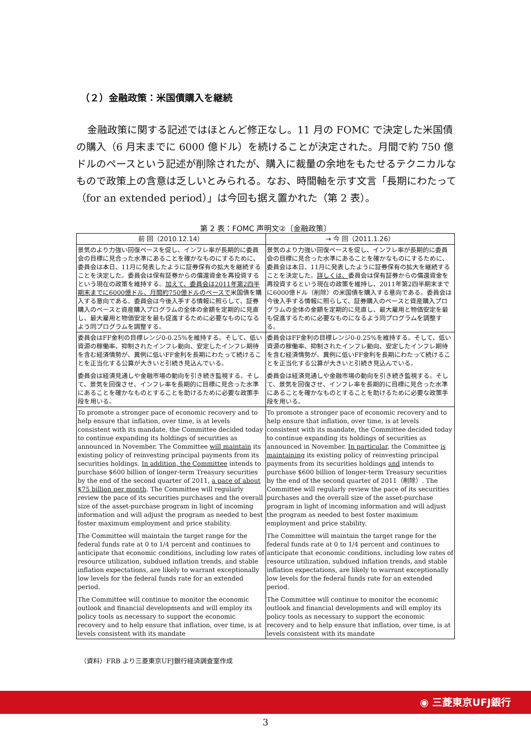（２）金融政策：米国債購入を継続
金融政策に関する記述ではほとんど修正なし。11 月の FOMC で決定した米国債の購入（6 月末までに 6000 億ドル）を続けることが決定された。月間で約 750 億ドルのペースという記述が削除されたが、購入に裁量の余地をもたせるテクニカルなもので政策上の含意は乏しいとみられる。なお、時間軸を示す文言「長期にわたって（for an extended period）」は今回も据え置かれた（第 2 表）。
第 2 表：FOMC 声明文②〔金融政策〕
| 前 回（2010.12.14） | → 今 回（2011.1.26） |
| --- | --- |
| 景気のより力強い回復ペースを促し、インフレ率が長期的に委員会の目標に見合った水準にあることを確かなものにするために、委員会は本日、11月に発表したように証券保有の拡大を継続することを決定した。委員会は保有証券からの償還資金を再投資するという現在の政策を維持する。 加えて、委員会は2011年第2四半期末までに6000億ドル、月間約750億ドルのペースで 米国債を購入する意向である。委員会は今後入手する情報に照らして、証券購入のペースと資産購入プログラムの全体の金額を定期的に見直し、最大雇用と物価安定を最も促進するために必要なものになるよう同プログラムを調整する。 | 景気のより力強い回復ペースを促し、インフレ率が長期的に委員会の目標に見合った水準にあることを確かなものにするために、委員会は本日、11月に発表したように証券保有の拡大を継続することを決定した。 詳しくは、 委員会は保有証券からの償還資金を再投資するという現在の政策を維持し、2011年第2四半期末までに6000億ドル（削除）の米国債を購入する意向である。委員会は今後入手する情報に照らして、証券購入のペースと資産購入プログラムの全体の金額を定期的に見直し、最大雇用と物価安定を最も促進するために必要なものになるよう同プログラムを調整する。 |
| 委員会はFF金利の目標レンジ0-0.25%を維持する。そして、低い資源の稼働率、抑制されたインフレ動向、安定したインフレ期待を含む経済情勢が、異例に低いFF金利を長期にわたって続けることを正当化する公算が大きいと引続き見込んでいる。 委員会は経済見通しや金融市場の動向を引き続き監視する。そして、景気を回復させ、インフレ率を長期的に目標に見合った水準にあることを確かなものとすることを助けるために必要な政策手段を用いる。 | 委員会はFF金利の目標レンジ0-0.25%を維持する。そして、低い資源の稼働率、抑制されたインフレ動向、安定したインフレ期待を含む経済情勢が、異例に低いFF金利を長期にわたって続けることを正当化する公算が大きいと引続き見込んでいる。 委員会は経済見通しや金融市場の動向を引き続き監視する。そして、景気を回復させ、インフレ率を長期的に目標に見合った水準にあることを確かなものとすることを助けるために必要な政策手段を用いる。 |
| To promote a stronger pace of economic recovery and to help ensure that inflation, over time, is at levels consistent with its mandate, the Committee decided today to continue expanding its holdings of securities as announced in November. The Committee will maintain its existing policy of reinvesting principal payments from its securities holdings. In addition, the Committee intends to purchase $600 billion of longer-term Treasury securities by the end of the second quarter of 2011, a pace of about $75 billion per month . The Committee will regularly review the pace of its securities purchases and the overall size of the asset-purchase program in light of incoming information and will adjust the program as needed to best foster maximum employment and price stability. The Committee will maintain the target range for the federal funds rate at 0 to 1/4 percent and continues to anticipate that economic conditions, including low rates of resource utilization, subdued inflation trends, and stable inflation expectations, are likely to warrant exceptionally low levels for the federal funds rate for an extended period. The Committee will continue to monitor the economic outlook and financial developments and will employ its policy tools as necessary to support the economic recovery and to help ensure that inflation, over time, is at levels consistent with its mandate | To promote a stronger pace of economic recovery and to help ensure that inflation, over time, is at levels consistent with its mandate, the Committee decided today to continue expanding its holdings of securities as announced in November. In particular , the Committee is maintaining its existing policy of reinvesting principal payments from its securities holdings and intends to purchase $600 billion of longer-term Treasury securities by the end of the second quarter of 2011（削除）. The Committee will regularly review the pace of its securities purchases and the overall size of the asset-purchase program in light of incoming information and will adjust the program as needed to best foster maximum employment and price stability. The Committee will maintain the target range for the federal funds rate at 0 to 1/4 percent and continues to anticipate that economic conditions, including low rates of resource utilization, subdued inflation trends, and stable inflation expectations, are likely to warrant exceptionally low levels for the federal funds rate for an extended period. The Committee will continue to monitor the economic outlook and financial developments and will employ its policy tools as necessary to support the economic recovery and to help ensure that inflation, over time, is at levels consistent with its mandate |
（資料）FRB より三菱東京UFJ銀行経済調査室作成
◉ 三菱東京UFJ銀行
3